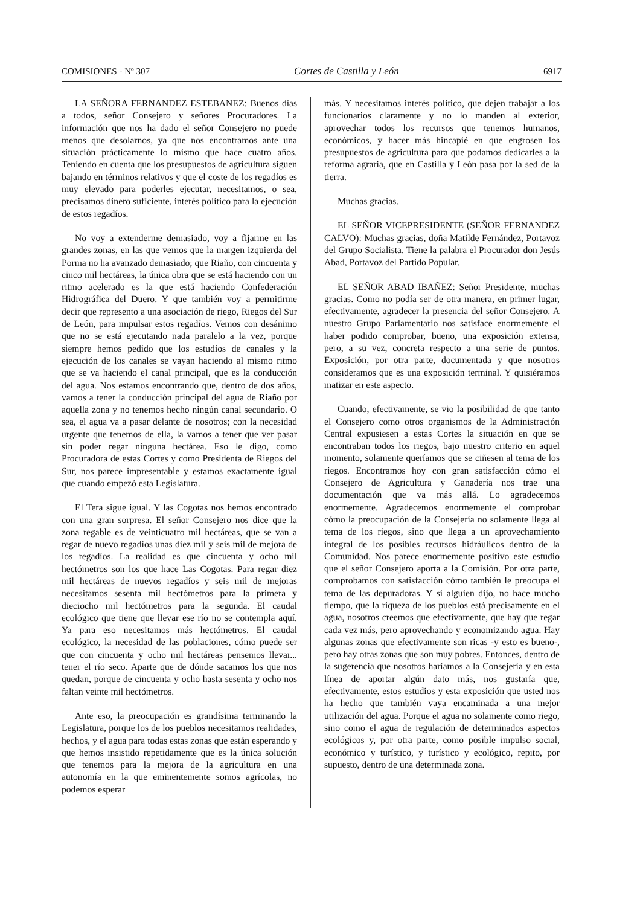COMISIONES - Nº 307 Cortes de Castilla y León 6917
LA SEÑORA FERNANDEZ ESTEBANEZ: Buenos días a todos, señor Consejero y señores Procuradores. La información que nos ha dado el señor Consejero no puede menos que desolarnos, ya que nos encontramos ante una situación prácticamente lo mismo que hace cuatro años. Teniendo en cuenta que los presupuestos de agricultura siguen bajando en términos relativos y que el coste de los regadíos es muy elevado para poderles ejecutar, necesitamos, o sea, precisamos dinero suficiente, interés político para la ejecución de estos regadíos.
No voy a extenderme demasiado, voy a fijarme en las grandes zonas, en las que vemos que la margen izquierda del Porma no ha avanzado demasiado; que Riaño, con cincuenta y cinco mil hectáreas, la única obra que se está haciendo con un ritmo acelerado es la que está haciendo Confederación Hidrográfica del Duero. Y que también voy a permitirme decir que represento a una asociación de riego, Riegos del Sur de León, para impulsar estos regadíos. Vemos con desánimo que no se está ejecutando nada paralelo a la vez, porque siempre hemos pedido que los estudios de canales y la ejecución de los canales se vayan haciendo al mismo ritmo que se va haciendo el canal principal, que es la conducción del agua. Nos estamos encontrando que, dentro de dos años, vamos a tener la conducción principal del agua de Riaño por aquella zona y no tenemos hecho ningún canal secundario. O sea, el agua va a pasar delante de nosotros; con la necesidad urgente que tenemos de ella, la vamos a tener que ver pasar sin poder regar ninguna hectárea. Eso le digo, como Procuradora de estas Cortes y como Presidenta de Riegos del Sur, nos parece impresentable y estamos exactamente igual que cuando empezó esta Legislatura.
El Tera sigue igual. Y las Cogotas nos hemos encontrado con una gran sorpresa. El señor Consejero nos dice que la zona regable es de veinticuatro mil hectáreas, que se van a regar de nuevo regadíos unas diez mil y seis mil de mejora de los regadíos. La realidad es que cincuenta y ocho mil hectómetros son los que hace Las Cogotas. Para regar diez mil hectáreas de nuevos regadíos y seis mil de mejoras necesitamos sesenta mil hectómetros para la primera y dieciocho mil hectómetros para la segunda. El caudal ecológico que tiene que llevar ese río no se contempla aquí. Ya para eso necesitamos más hectómetros. El caudal ecológico, la necesidad de las poblaciones, cómo puede ser que con cincuenta y ocho mil hectáreas pensemos llevar... tener el río seco. Aparte que de dónde sacamos los que nos quedan, porque de cincuenta y ocho hasta sesenta y ocho nos faltan veinte mil hectómetros.
Ante eso, la preocupación es grandísima terminando la Legislatura, porque los de los pueblos necesitamos realidades, hechos, y el agua para todas estas zonas que están esperando y que hemos insistido repetidamente que es la única solución que tenemos para la mejora de la agricultura en una autonomía en la que eminentemente somos agrícolas, no podemos esperar
más. Y necesitamos interés político, que dejen trabajar a los funcionarios claramente y no lo manden al exterior, aprovechar todos los recursos que tenemos humanos, económicos, y hacer más hincapié en que engrosen los presupuestos de agricultura para que podamos dedicarles a la reforma agraria, que en Castilla y León pasa por la sed de la tierra.
Muchas gracias.
EL SEÑOR VICEPRESIDENTE (SEÑOR FERNANDEZ CALVO): Muchas gracias, doña Matilde Fernández, Portavoz del Grupo Socialista. Tiene la palabra el Procurador don Jesús Abad, Portavoz del Partido Popular.
EL SEÑOR ABAD IBAÑEZ: Señor Presidente, muchas gracias. Como no podía ser de otra manera, en primer lugar, efectivamente, agradecer la presencia del señor Consejero. A nuestro Grupo Parlamentario nos satisface enormemente el haber podido comprobar, bueno, una exposición extensa, pero, a su vez, concreta respecto a una serie de puntos. Exposición, por otra parte, documentada y que nosotros consideramos que es una exposición terminal. Y quisiéramos matizar en este aspecto.
Cuando, efectivamente, se vio la posibilidad de que tanto el Consejero como otros organismos de la Administración Central expusiesen a estas Cortes la situación en que se encontraban todos los riegos, bajo nuestro criterio en aquel momento, solamente queríamos que se ciñesen al tema de los riegos. Encontramos hoy con gran satisfacción cómo el Consejero de Agricultura y Ganadería nos trae una documentación que va más allá. Lo agradecemos enormemente. Agradecemos enormemente el comprobar cómo la preocupación de la Consejería no solamente llega al tema de los riegos, sino que llega a un aprovechamiento integral de los posibles recursos hidráulicos dentro de la Comunidad. Nos parece enormemente positivo este estudio que el señor Consejero aporta a la Comisión. Por otra parte, comprobamos con satisfacción cómo también le preocupa el tema de las depuradoras. Y si alguien dijo, no hace mucho tiempo, que la riqueza de los pueblos está precisamente en el agua, nosotros creemos que efectivamente, que hay que regar cada vez más, pero aprovechando y economizando agua. Hay algunas zonas que efectivamente son ricas -y esto es bueno-, pero hay otras zonas que son muy pobres. Entonces, dentro de la sugerencia que nosotros haríamos a la Consejería y en esta línea de aportar algún dato más, nos gustaría que, efectivamente, estos estudios y esta exposición que usted nos ha hecho que también vaya encaminada a una mejor utilización del agua. Porque el agua no solamente como riego, sino como el agua de regulación de determinados aspectos ecológicos y, por otra parte, como posible impulso social, económico y turístico, y turístico y ecológico, repito, por supuesto, dentro de una determinada zona.